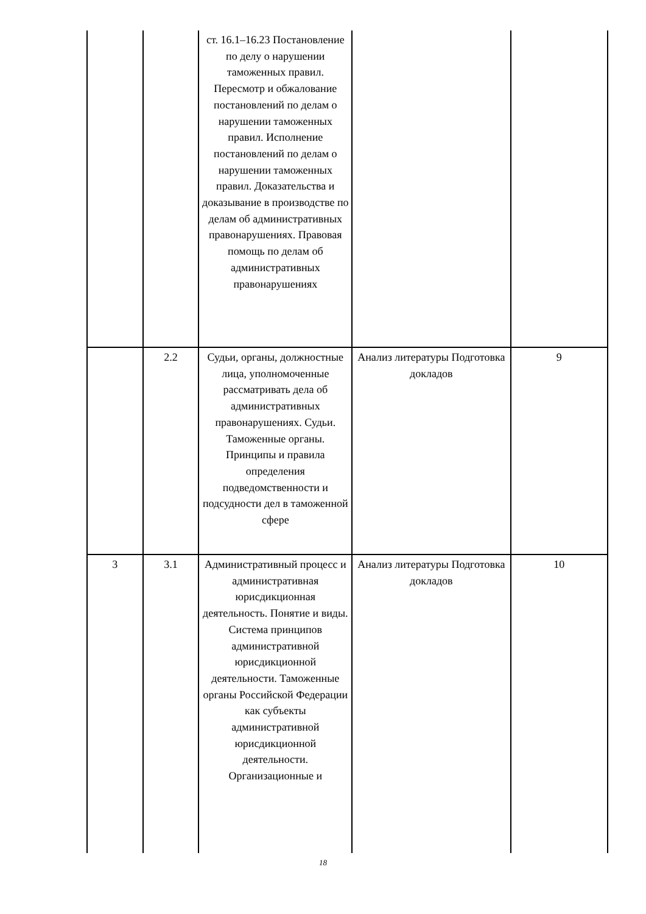| | | ст. 16.1–16.23 Постановление по делу о нарушении таможенных правил. Пересмотр и обжалование постановлений по делам о нарушении таможенных правил. Исполнение постановлений по делам о нарушении таможенных правил. Доказательства и доказывание в производстве по делам об административных правонарушениях. Правовая помощь по делам об административных правонарушениях | | |
| | 2.2 | Судьи, органы, должностные лица, уполномоченные рассматривать дела об административных правонарушениях. Судьи. Таможенные органы. Принципы и правила определения подведомственности и подсудности дел в таможенной сфере | Анализ литературы Подготовка докладов | 9 |
| 3 | 3.1 | Административный процесс и административная юрисдикционная деятельность. Понятие и виды. Система принципов административной юрисдикционной деятельности. Таможенные органы Российской Федерации как субъекты административной юрисдикционной деятельности. Организационные и | Анализ литературы Подготовка докладов | 10 |
18